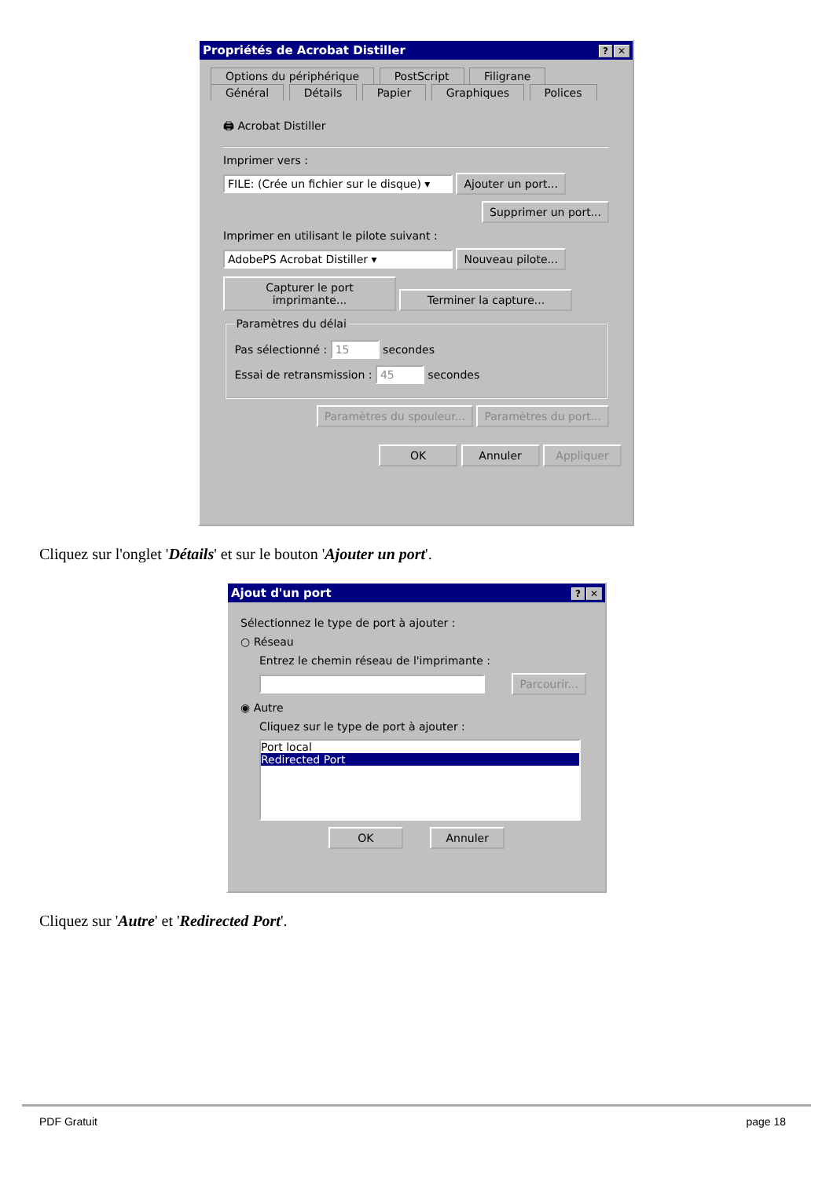Propriétés de Acrobat Distiller? ✕
Options du périphérique PostScript Filigrane
Général Détails Papier Graphiques Polices
🖨 Acrobat Distiller
Imprimer vers :
FILE: (Crée un fichier sur le disque) ▾ Ajouter un port...
Supprimer un port...
Imprimer en utilisant le pilote suivant :
AdobePS Acrobat Distiller ▾ Nouveau pilote...
Capturer le port imprimante... Terminer la capture...
Paramètres du délai
Pas sélectionné : 15 secondes
Essai de retransmission : 45 secondes
Paramètres du spouleur... Paramètres du port...
OK Annuler Appliquer
Cliquez sur l'onglet 'Détails' et sur le bouton 'Ajouter un port'.
Ajout d'un port? ✕
Sélectionnez le type de port à ajouter :
○ Réseau
Entrez le chemin réseau de l'imprimante :
Parcourir...
◉ Autre
Cliquez sur le type de port à ajouter :
Port local
Redirected Port
OK Annuler
Cliquez sur 'Autre' et 'Redirected Port'.
PDF Gratuit page 18